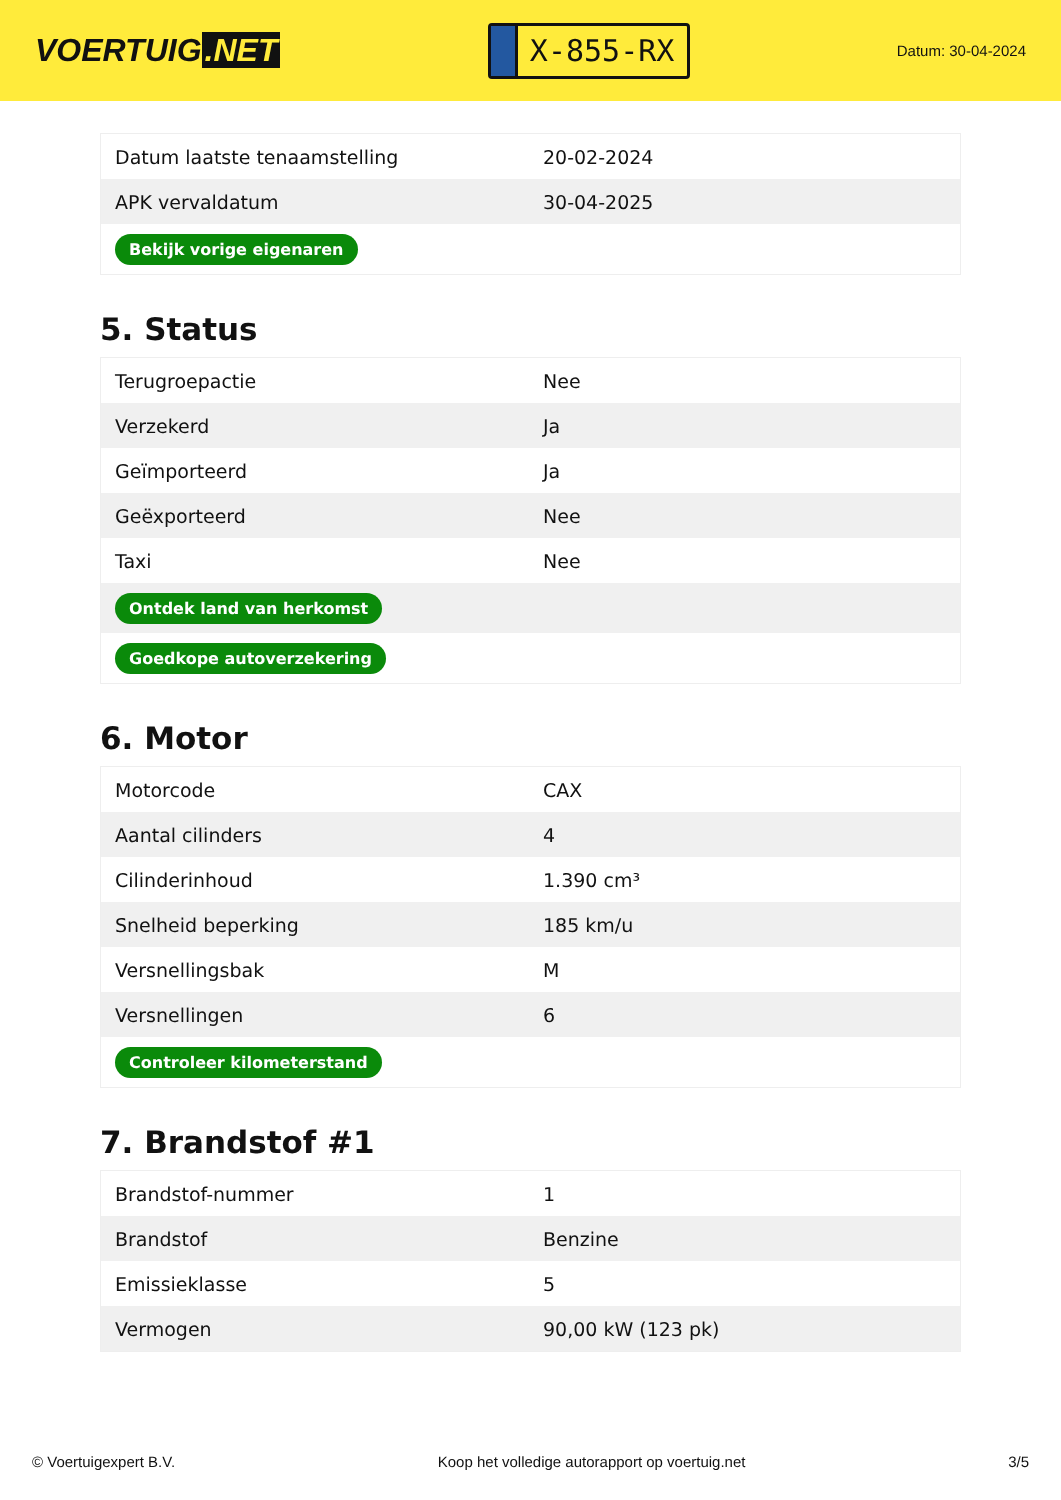VOERTUIG.NET
X-855-RX
Datum: 30-04-2024
| Datum laatste tenaamstelling | 20-02-2024 |
| APK vervaldatum | 30-04-2025 |
| Bekijk vorige eigenaren | |
5. Status
| Terugroepactie | Nee |
| Verzekerd | Ja |
| Geïmporteerd | Ja |
| Geëxporteerd | Nee |
| Taxi | Nee |
| Ontdek land van herkomst | |
| Goedkope autoverzekering | |
6. Motor
| Motorcode | CAX |
| Aantal cilinders | 4 |
| Cilinderinhoud | 1.390 cm³ |
| Snelheid beperking | 185 km/u |
| Versnellingsbak | M |
| Versnellingen | 6 |
| Controleer kilometerstand | |
7. Brandstof #1
| Brandstof-nummer | 1 |
| Brandstof | Benzine |
| Emissieklasse | 5 |
| Vermogen | 90,00 kW (123 pk) |
© Voertuigexpert B.V. Koop het volledige autorapport op voertuig.net 3/5